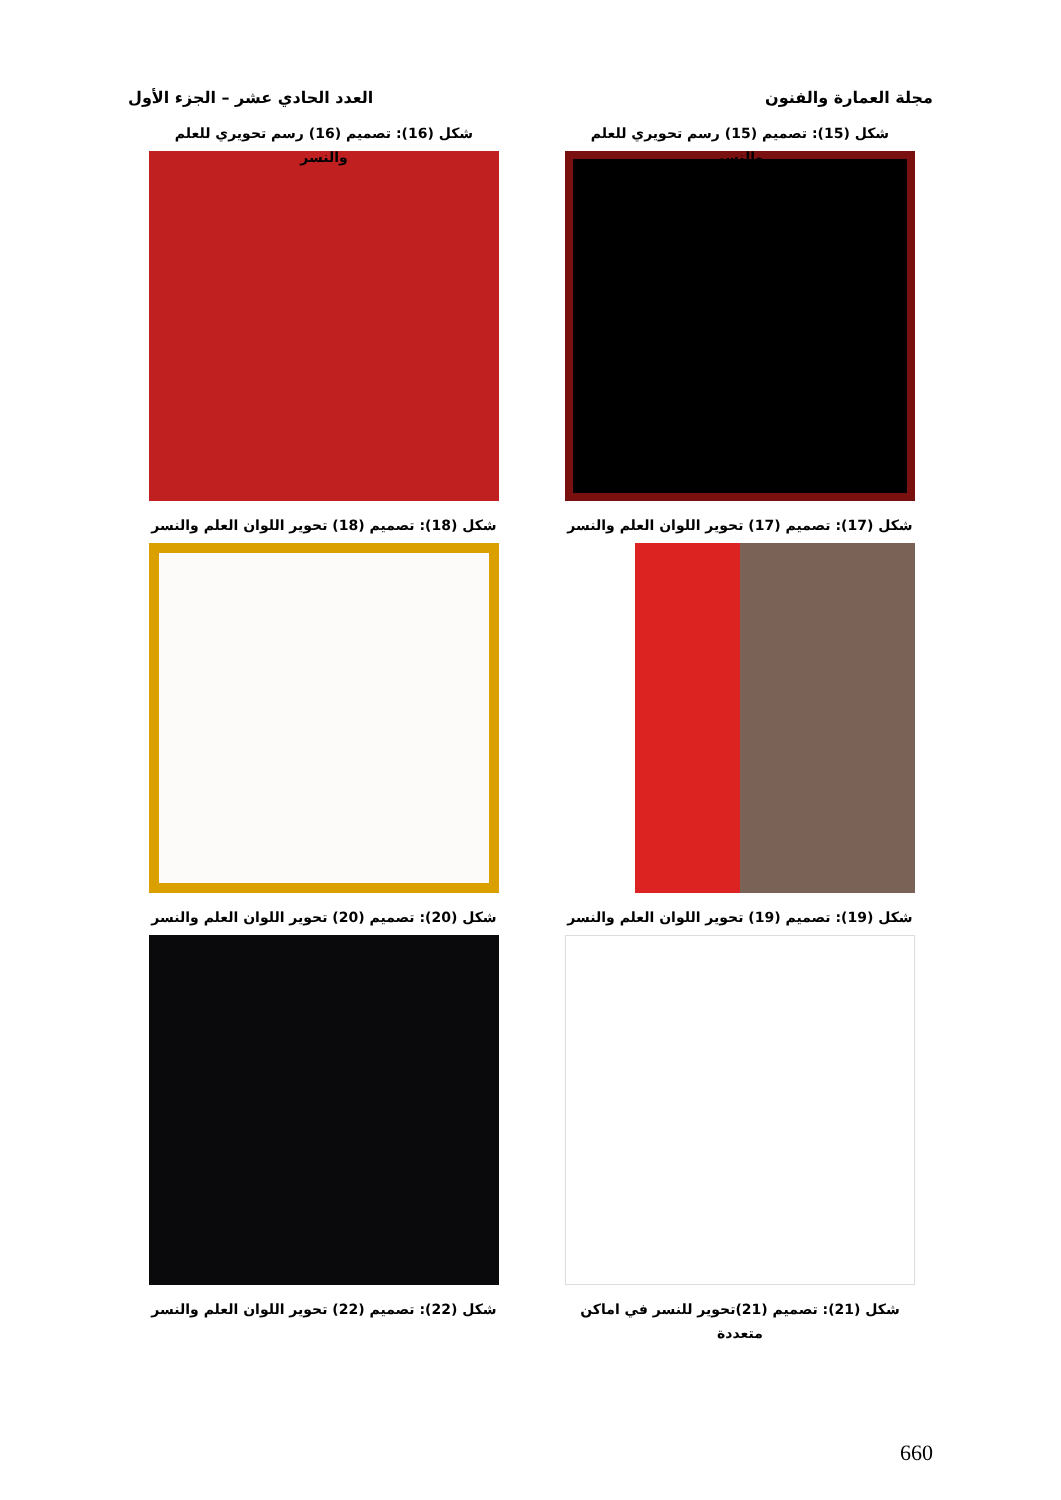مجلة العمارة والفنون العدد الحادي عشر – الجزء الأول
شكل (15): تصميم (15) رسم تحويري للعلم والنسر
شكل (16): تصميم (16) رسم تحويري للعلم والنسر
شكل (17): تصميم (17) تحوير اللوان العلم والنسر
شكل (18): تصميم (18) تحوير اللوان العلم والنسر
شكل (19): تصميم (19) تحوير اللوان العلم والنسر
شكل (20): تصميم (20) تحوير اللوان العلم والنسر
شكل (21): تصميم (21)تحوير للنسر في اماكن متعددة
شكل (22): تصميم (22) تحوير اللوان العلم والنسر
660